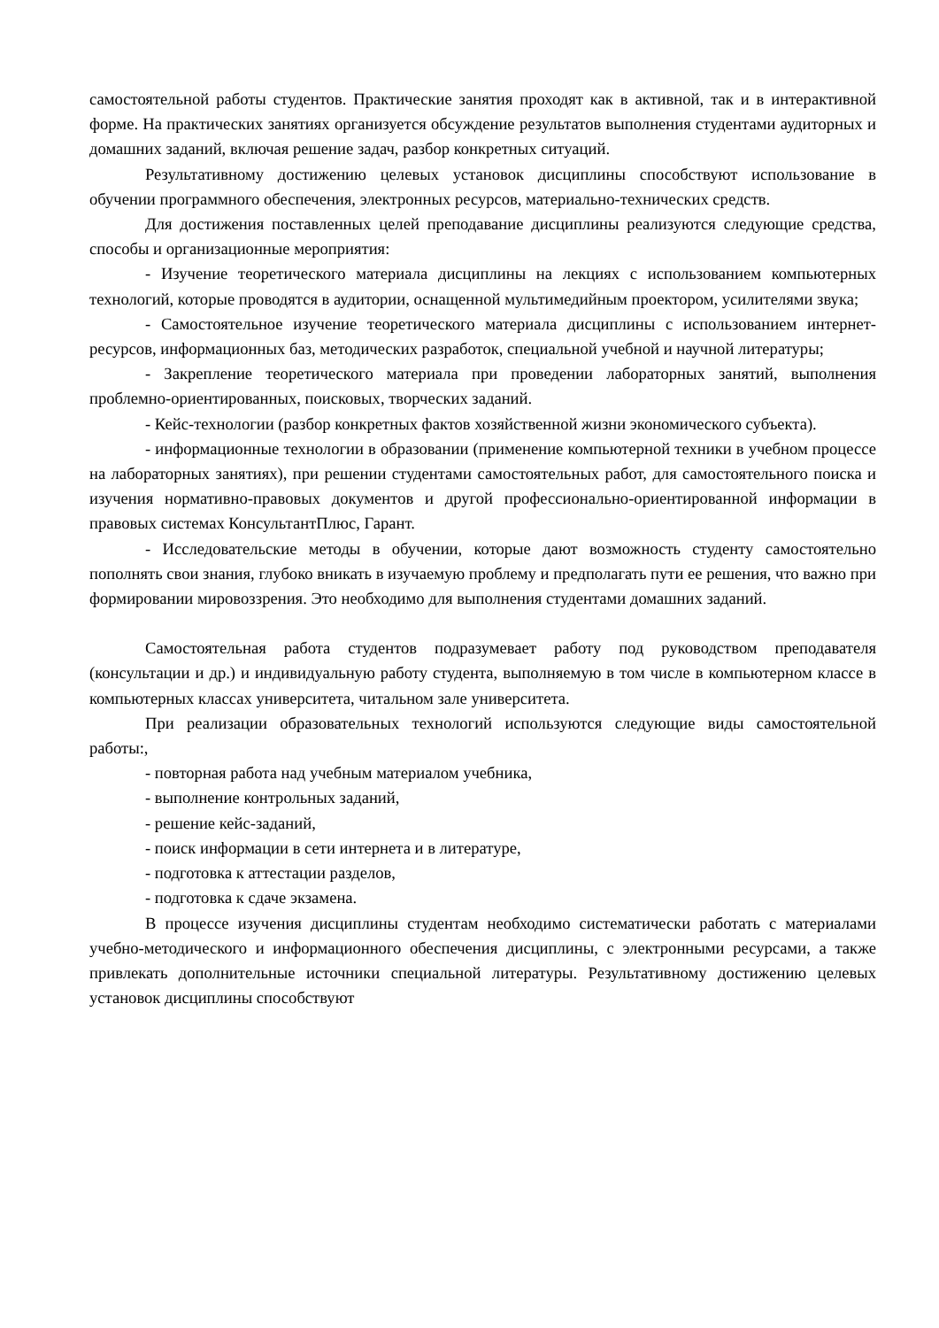самостоятельной работы студентов. Практические занятия проходят как в активной, так и в интерактивной форме. На практических занятиях организуется обсуждение результатов выполнения студентами аудиторных и домашних заданий, включая решение задач, разбор конкретных ситуаций.
Результативному достижению целевых установок дисциплины способствуют использование в обучении программного обеспечения, электронных ресурсов, материально-технических средств.
Для достижения поставленных целей преподавание дисциплины реализуются следующие средства, способы и организационные мероприятия:
- Изучение теоретического материала дисциплины на лекциях с использованием компьютерных технологий, которые проводятся в аудитории, оснащенной мультимедийным проектором, усилителями звука;
- Самостоятельное изучение теоретического материала дисциплины с использованием интернет-ресурсов, информационных баз, методических разработок, специальной учебной и научной литературы;
- Закрепление теоретического материала при проведении лабораторных занятий, выполнения проблемно-ориентированных, поисковых, творческих заданий.
- Кейс-технологии (разбор конкретных фактов хозяйственной жизни экономического субъекта).
- информационные технологии в образовании (применение компьютерной техники в учебном процессе на лабораторных занятиях), при решении студентами самостоятельных работ, для самостоятельного поиска и изучения нормативно-правовых документов и другой профессионально-ориентированной информации в правовых системах КонсультантПлюс, Гарант.
- Исследовательские методы в обучении, которые дают возможность студенту самостоятельно пополнять свои знания, глубоко вникать в изучаемую проблему и предполагать пути ее решения, что важно при формировании мировоззрения. Это необходимо для выполнения студентами домашних заданий.
Самостоятельная работа студентов подразумевает работу под руководством преподавателя (консультации и др.) и индивидуальную работу студента, выполняемую в том числе в компьютерном классе в компьютерных классах университета, читальном зале университета.
При реализации образовательных технологий используются следующие виды самостоятельной работы:,
- повторная работа над учебным материалом учебника,
- выполнение контрольных заданий,
- решение кейс-заданий,
- поиск информации в сети интернета и в литературе,
- подготовка к аттестации разделов,
- подготовка к сдаче экзамена.
В процессе изучения дисциплины студентам необходимо систематически работать с материалами учебно-методического и информационного обеспечения дисциплины, с электронными ресурсами, а также привлекать дополнительные источники специальной литературы. Результативному достижению целевых установок дисциплины способствуют